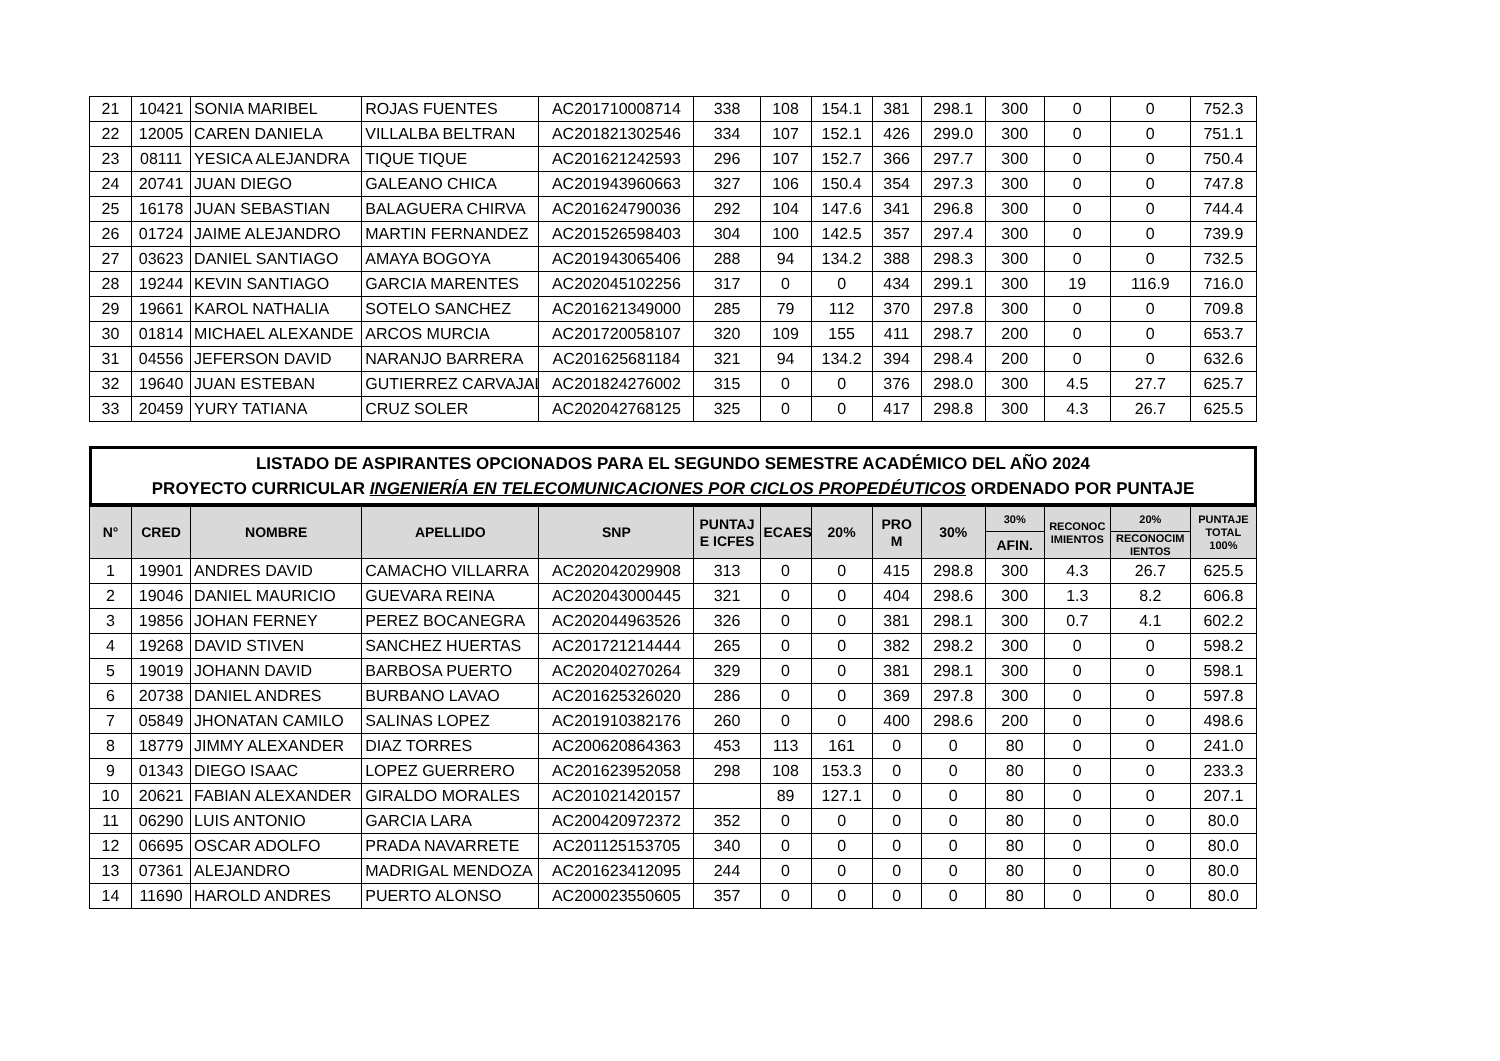| 21 | 10421 | SONIA MARIBEL | ROJAS FUENTES | AC201710008714 | 338 | 108 | 154.1 | 381 | 298.1 | 300 | 0 | 0 | 752.3 |
| 22 | 12005 | CAREN DANIELA | VILLALBA BELTRAN | AC201821302546 | 334 | 107 | 152.1 | 426 | 299.0 | 300 | 0 | 0 | 751.1 |
| 23 | 08111 | YESICA ALEJANDRA | TIQUE TIQUE | AC201621242593 | 296 | 107 | 152.7 | 366 | 297.7 | 300 | 0 | 0 | 750.4 |
| 24 | 20741 | JUAN DIEGO | GALEANO CHICA | AC201943960663 | 327 | 106 | 150.4 | 354 | 297.3 | 300 | 0 | 0 | 747.8 |
| 25 | 16178 | JUAN SEBASTIAN | BALAGUERA CHIRVA | AC201624790036 | 292 | 104 | 147.6 | 341 | 296.8 | 300 | 0 | 0 | 744.4 |
| 26 | 01724 | JAIME ALEJANDRO | MARTIN FERNANDEZ | AC201526598403 | 304 | 100 | 142.5 | 357 | 297.4 | 300 | 0 | 0 | 739.9 |
| 27 | 03623 | DANIEL SANTIAGO | AMAYA BOGOYA | AC201943065406 | 288 | 94 | 134.2 | 388 | 298.3 | 300 | 0 | 0 | 732.5 |
| 28 | 19244 | KEVIN SANTIAGO | GARCIA MARENTES | AC202045102256 | 317 | 0 | 0 | 434 | 299.1 | 300 | 19 | 116.9 | 716.0 |
| 29 | 19661 | KAROL NATHALIA | SOTELO SANCHEZ | AC201621349000 | 285 | 79 | 112 | 370 | 297.8 | 300 | 0 | 0 | 709.8 |
| 30 | 01814 | MICHAEL ALEXANDE | ARCOS MURCIA | AC201720058107 | 320 | 109 | 155 | 411 | 298.7 | 200 | 0 | 0 | 653.7 |
| 31 | 04556 | JEFERSON DAVID | NARANJO BARRERA | AC201625681184 | 321 | 94 | 134.2 | 394 | 298.4 | 200 | 0 | 0 | 632.6 |
| 32 | 19640 | JUAN ESTEBAN | GUTIERREZ CARVAJAL | AC201824276002 | 315 | 0 | 0 | 376 | 298.0 | 300 | 4.5 | 27.7 | 625.7 |
| 33 | 20459 | YURY TATIANA | CRUZ SOLER | AC202042768125 | 325 | 0 | 0 | 417 | 298.8 | 300 | 4.3 | 26.7 | 625.5 |
LISTADO DE ASPIRANTES OPCIONADOS PARA EL SEGUNDO SEMESTRE ACADÉMICO DEL AÑO 2024
PROYECTO CURRICULAR INGENIERÍA EN TELECOMUNICACIONES POR CICLOS PROPEDÉUTICOS ORDENADO POR PUNTAJE
| N° | CRED | NOMBRE | APELLIDO | SNP | PUNTAJ E ICFES | ECAES | 20% | PRO M | 30% | 30% | RECONOC IMIENTOS | 20% | PUNTAJE TOTAL 100% |
| --- | --- | --- | --- | --- | --- | --- | --- | --- | --- | --- | --- | --- | --- |
| | | | | | | | | | | AFIN. | | RECONOCIM IENTOS | |
| 1 | 19901 | ANDRES DAVID | CAMACHO VILLARRA | AC202042029908 | 313 | 0 | 0 | 415 | 298.8 | 300 | 4.3 | 26.7 | 625.5 |
| 2 | 19046 | DANIEL MAURICIO | GUEVARA REINA | AC202043000445 | 321 | 0 | 0 | 404 | 298.6 | 300 | 1.3 | 8.2 | 606.8 |
| 3 | 19856 | JOHAN FERNEY | PEREZ BOCANEGRA | AC202044963526 | 326 | 0 | 0 | 381 | 298.1 | 300 | 0.7 | 4.1 | 602.2 |
| 4 | 19268 | DAVID STIVEN | SANCHEZ HUERTAS | AC201721214444 | 265 | 0 | 0 | 382 | 298.2 | 300 | 0 | 0 | 598.2 |
| 5 | 19019 | JOHANN DAVID | BARBOSA PUERTO | AC202040270264 | 329 | 0 | 0 | 381 | 298.1 | 300 | 0 | 0 | 598.1 |
| 6 | 20738 | DANIEL ANDRES | BURBANO LAVAO | AC201625326020 | 286 | 0 | 0 | 369 | 297.8 | 300 | 0 | 0 | 597.8 |
| 7 | 05849 | JHONATAN CAMILO | SALINAS LOPEZ | AC201910382176 | 260 | 0 | 0 | 400 | 298.6 | 200 | 0 | 0 | 498.6 |
| 8 | 18779 | JIMMY ALEXANDER | DIAZ TORRES | AC200620864363 | 453 | 113 | 161 | 0 | 0 | 80 | 0 | 0 | 241.0 |
| 9 | 01343 | DIEGO ISAAC | LOPEZ GUERRERO | AC201623952058 | 298 | 108 | 153.3 | 0 | 0 | 80 | 0 | 0 | 233.3 |
| 10 | 20621 | FABIAN ALEXANDER | GIRALDO MORALES | AC201021420157 | | 89 | 127.1 | 0 | 0 | 80 | 0 | 0 | 207.1 |
| 11 | 06290 | LUIS ANTONIO | GARCIA LARA | AC200420972372 | 352 | 0 | 0 | 0 | 0 | 80 | 0 | 0 | 80.0 |
| 12 | 06695 | OSCAR ADOLFO | PRADA NAVARRETE | AC201125153705 | 340 | 0 | 0 | 0 | 0 | 80 | 0 | 0 | 80.0 |
| 13 | 07361 | ALEJANDRO | MADRIGAL MENDOZA | AC201623412095 | 244 | 0 | 0 | 0 | 0 | 80 | 0 | 0 | 80.0 |
| 14 | 11690 | HAROLD ANDRES | PUERTO ALONSO | AC200023550605 | 357 | 0 | 0 | 0 | 0 | 80 | 0 | 0 | 80.0 |